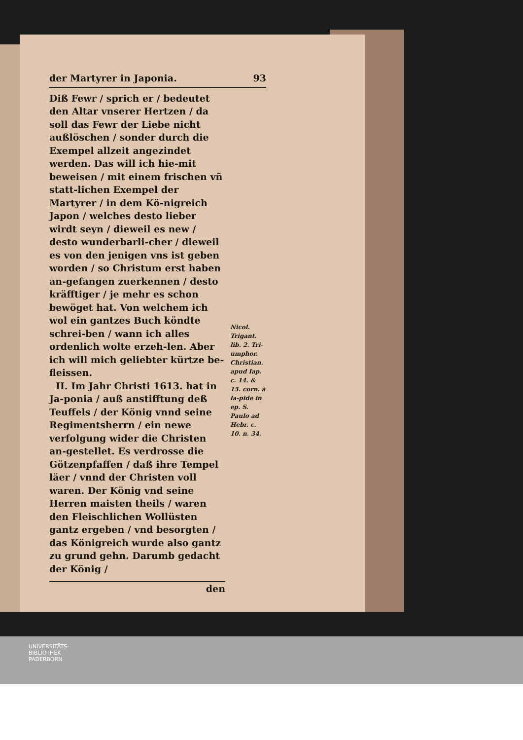der Martyrer in Japonia. 93
Diß Fewr / sprich er / bedeutet den Altar vnserer Hertzen / da soll das Fewr der Liebe nicht außlöschen / sonder durch die Exempel allzeit angezindet werden. Das will ich hie-mit beweisen / mit einem frischen vñ statt-lichen Exempel der Martyrer / in dem Kö-nigreich Japon / welches desto lieber wirdt seyn / dieweil es new / desto wunderbarli-cher / dieweil es von den jenigen vns ist geben worden / so Christum erst haben an-gefangen zuerkennen / desto kräfftiger / je mehr es schon bewöget hat. Von welchem ich wol ein gantzes Buch köndte schrei-ben / wann ich alles ordenlich wolte erzeh-len. Aber ich will mich geliebter kürtze be-fleissen.
II. Im Jahr Christi 1613. hat in Ja-ponia / auß anstifftung deß Teuffels / der König vnnd seine Regimentsherrn / ein newe verfolgung wider die Christen an-gestellet. Es verdrosse die Götzenpfaffen / daß ihre Tempel läer / vnnd der Christen voll waren. Der König vnd seine Herren maisten theils / waren den Fleischlichen Wollüsten gantz ergeben / vnd besorgten / das Königreich wurde also gantz zu grund gehn. Darumb gedacht der König /
den
Nicol. Trigant. lib. 2. Tri-umphor. Christian. apud Iap. c. 14. & 15. corn. à la-pide in ep. S. Paulo ad Hebr. c. 10. n. 34.
UNIVERSITÄTS-
BIBLIOTHEK
PADERBORN